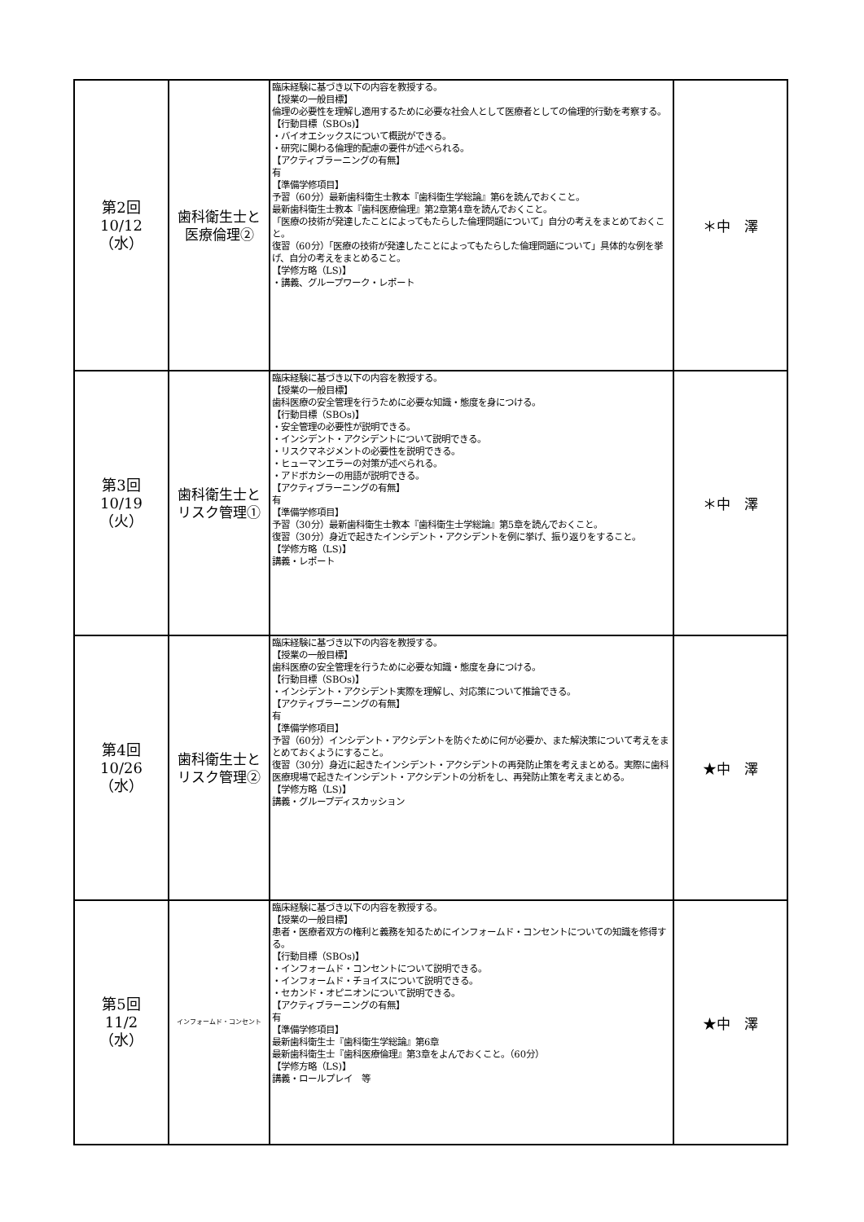| 第2回 10/12 （水） | 歯科衛生士と 医療倫理② | 臨床経験に基づき以下の内容を教授する。 【授業の一般目標】 倫理の必要性を理解し適用するために必要な社会人として医療者としての倫理的行動を考察する。 【行動目標（SBOs)】 ・バイオエシックスについて概説ができる。 ・研究に関わる倫理的配慮の要件が述べられる。 【アクティブラーニングの有無】 有 【準備学修項目】 予習（60分）最新歯科衛生士教本『歯科衛生学総論』第6を読んでおくこと。 最新歯科衛生士教本『歯科医療倫理』第2章第4章を読んでおくこと。 「医療の技術が発達したことによってもたらした倫理問題について」自分の考えをまとめておくこと。 復習（60分）「医療の技術が発達したことによってもたらした倫理問題について」具体的な例を挙げ、自分の考えをまとめること。 【学修方略（LS)】 ・講義、グループワーク・レポート | ＊中 澤 |
| 第3回 10/19 （火） | 歯科衛生士と リスク管理① | 臨床経験に基づき以下の内容を教授する。 【授業の一般目標】 歯科医療の安全管理を行うために必要な知識・態度を身につける。 【行動目標（SBOs)】 ・安全管理の必要性が説明できる。 ・インシデント・アクシデントについて説明できる。 ・リスクマネジメントの必要性を説明できる。 ・ヒューマンエラーの対策が述べられる。 ・アドボカシーの用語が説明できる。 【アクティブラーニングの有無】 有 【準備学修項目】 予習（30分）最新歯科衛生士教本『歯科衛生士学総論』第5章を読んでおくこと。 復習（30分）身近で起きたインシデント・アクシデントを例に挙げ、振り返りをすること。 【学修方略（LS)】 講義・レポート | ＊中 澤 |
| 第4回 10/26 （水） | 歯科衛生士と リスク管理② | 臨床経験に基づき以下の内容を教授する。 【授業の一般目標】 歯科医療の安全管理を行うために必要な知識・態度を身につける。 【行動目標（SBOs)】 ・インシデント・アクシデント実際を理解し、対応策について推論できる。 【アクティブラーニングの有無】 有 【準備学修項目】 予習（60分）インシデント・アクシデントを防ぐために何が必要か、また解決策について考えをまとめておくようにすること。 復習（30分）身近に起きたインシデント・アクシデントの再発防止策を考えまとめる。実際に歯科医療現場で起きたインシデント・アクシデントの分析をし、再発防止策を考えまとめる。 【学修方略（LS)】 講義・グループディスカッション | ★中 澤 |
| 第5回 11/2 （水） | インフォームド・コンセント | 臨床経験に基づき以下の内容を教授する。 【授業の一般目標】 患者・医療者双方の権利と義務を知るためにインフォームド・コンセントについての知識を修得する。 【行動目標（SBOs)】 ・インフォームド・コンセントについて説明できる。 ・インフォームド・チョイスについて説明できる。 ・セカンド・オピニオンについて説明できる。 【アクティブラーニングの有無】 有 【準備学修項目】 最新歯科衛生士『歯科衛生学総論』第6章 最新歯科衛生士『歯科医療倫理』第3章をよんでおくこと。（60分） 【学修方略（LS)】 講義・ロールプレイ 等 | ★中 澤 |